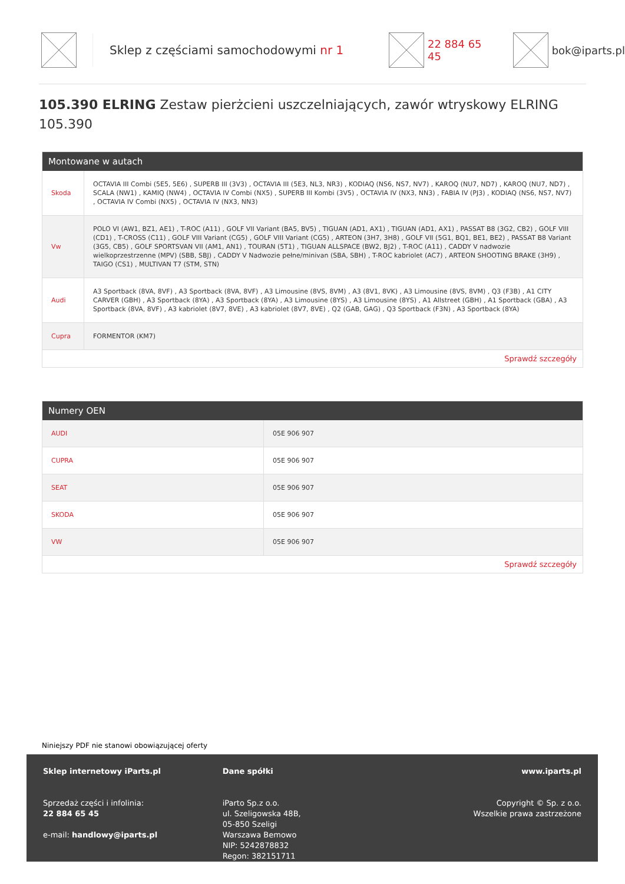Sklep z częściami samochodowymi nr 1 22 884 65 45 bok@iparts.pl
105.390 ELRING Zestaw pierżcieni uszczelniających, zawór wtryskowy ELRING 105.390
Montowane w autach
| Skoda | OCTAVIA III Combi (5E5, 5E6) , SUPERB III (3V3) , OCTAVIA III (5E3, NL3, NR3) , KODIAQ (NS6, NS7, NV7) , KAROQ (NU7, ND7) , KAROQ (NU7, ND7) , SCALA (NW1) , KAMIQ (NW4) , OCTAVIA IV Combi (NX5) , SUPERB III Kombi (3V5) , OCTAVIA IV (NX3, NN3) , FABIA IV (PJ3) , KODIAQ (NS6, NS7, NV7) , OCTAVIA IV Combi (NX5) , OCTAVIA IV (NX3, NN3) |
| Vw | POLO VI (AW1, BZ1, AE1) , T-ROC (A11) , GOLF VII Variant (BA5, BV5) , TIGUAN (AD1, AX1) , TIGUAN (AD1, AX1) , PASSAT B8 (3G2, CB2) , GOLF VIII (CD1) , T-CROSS (C11) , GOLF VIII Variant (CG5) , GOLF VIII Variant (CG5) , ARTEON (3H7, 3H8) , GOLF VII (5G1, BQ1, BE1, BE2) , PASSAT B8 Variant (3G5, CB5) , GOLF SPORTSVAN VII (AM1, AN1) , TOURAN (5T1) , TIGUAN ALLSPACE (BW2, BJ2) , T-ROC (A11) , CADDY V nadwozie wielkoprzestrzenne (MPV) (SBB, SBJ) , CADDY V Nadwozie pełne/minivan (SBA, SBH) , T-ROC kabriolet (AC7) , ARTEON SHOOTING BRAKE (3H9) , TAIGO (CS1) , MULTIVAN T7 (STM, STN) |
| Audi | A3 Sportback (8VA, 8VF) , A3 Sportback (8VA, 8VF) , A3 Limousine (8VS, 8VM) , A3 (8V1, 8VK) , A3 Limousine (8VS, 8VM) , Q3 (F3B) , A1 CITY CARVER (GBH) , A3 Sportback (8YA) , A3 Sportback (8YA) , A3 Limousine (8YS) , A3 Limousine (8YS) , A1 Allstreet (GBH) , A1 Sportback (GBA) , A3 Sportback (8VA, 8VF) , A3 kabriolet (8V7, 8VE) , A3 kabriolet (8V7, 8VE) , Q2 (GAB, GAG) , Q3 Sportback (F3N) , A3 Sportback (8YA) |
| Cupra | FORMENTOR (KM7) |
Sprawdź szczegóły
Numery OEN
| AUDI | 05E 906 907 |
| CUPRA | 05E 906 907 |
| SEAT | 05E 906 907 |
| SKODA | 05E 906 907 |
| VW | 05E 906 907 |
Sprawdź szczegóły
Niniejszy PDF nie stanowi obowiązującej oferty
Sklep internetowy iParts.pl
Sprzedaż części i infolinia:
22 884 65 45
e-mail: handlowy@iparts.pl
Dane spółki
iParto Sp.z o.o.
ul. Szeligowska 48B,
05-850 Szeligi
Warszawa Bemowo
NIP: 5242878832
Regon: 382151711
www.iparts.pl
Copyright © Sp. z o.o.
Wszelkie prawa zastrzeżone